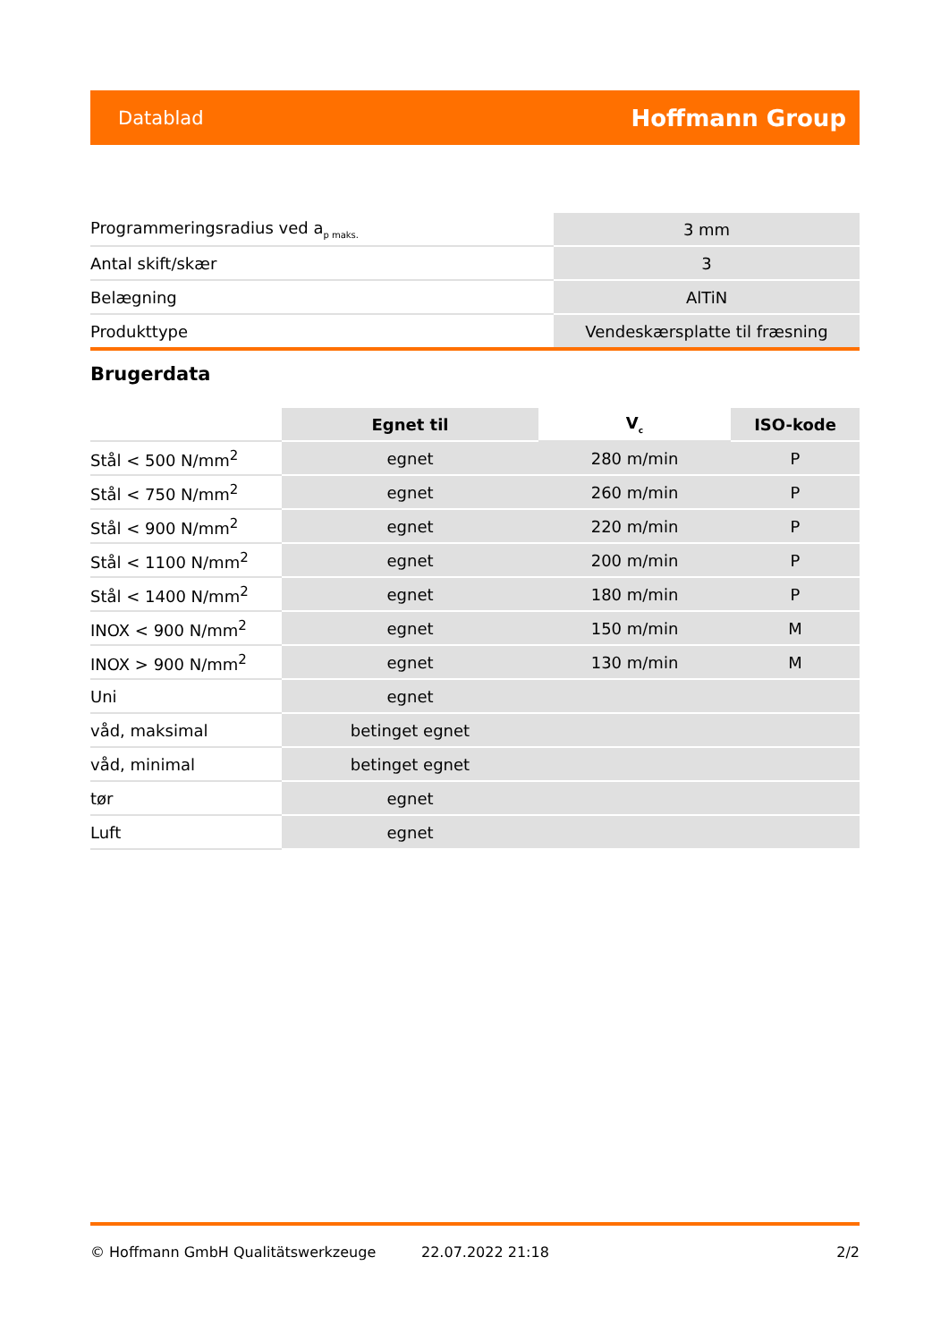Datablad Hoffmann Group
| Programmeringsradius ved a<sub>p maks.</sub> | 3 mm |
| Antal skift/skær | 3 |
| Belægning | AlTiN |
| Produkttype | Vendeskærsplatte til fræsning |
Brugerdata
| | Egnet til | V<sub>c</sub> | ISO-kode |
| Stål < 500 N/mm<sup>2</sup> | egnet | 280 m/min | P |
| Stål < 750 N/mm<sup>2</sup> | egnet | 260 m/min | P |
| Stål < 900 N/mm<sup>2</sup> | egnet | 220 m/min | P |
| Stål < 1100 N/mm<sup>2</sup> | egnet | 200 m/min | P |
| Stål < 1400 N/mm<sup>2</sup> | egnet | 180 m/min | P |
| INOX < 900 N/mm<sup>2</sup> | egnet | 150 m/min | M |
| INOX > 900 N/mm<sup>2</sup> | egnet | 130 m/min | M |
| Uni | egnet | | |
| våd, maksimal | betinget egnet | | |
| våd, minimal | betinget egnet | | |
| tør | egnet | | |
| Luft | egnet | | |
© Hoffmann GmbH Qualitätswerkzeuge 22.07.2022 21:18 2/2